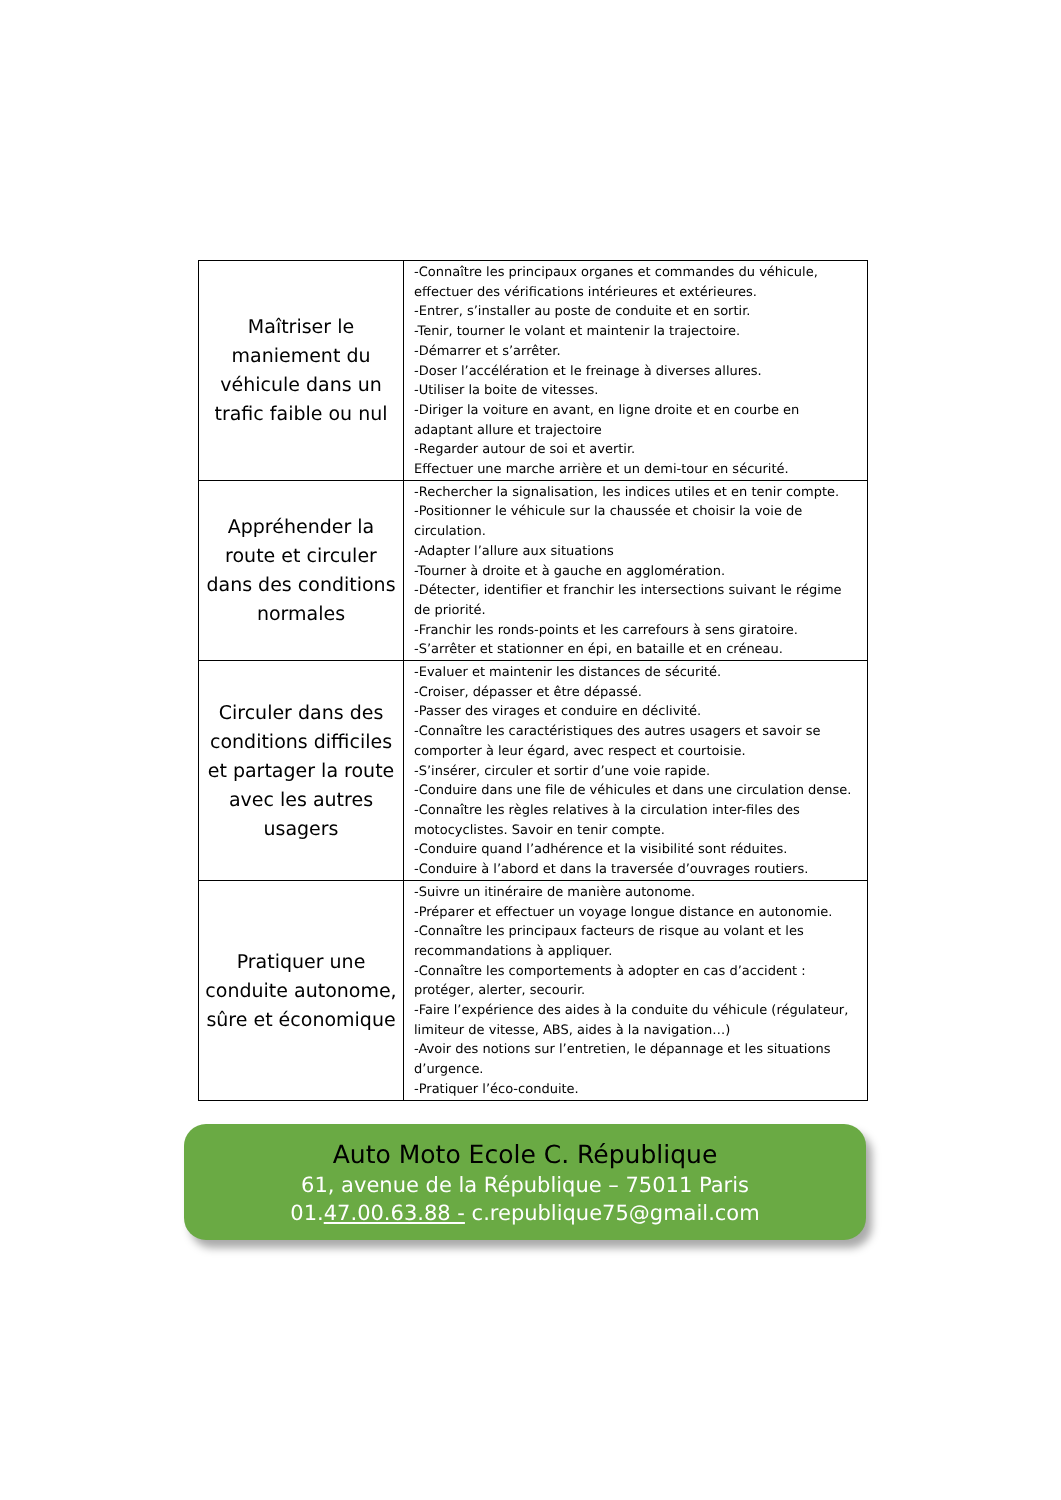| Maîtriser le maniement du véhicule dans un trafic faible ou nul | -Connaître les principaux organes et commandes du véhicule, effectuer des vérifications intérieures et extérieures. -Entrer, s’installer au poste de conduite et en sortir. -Tenir, tourner le volant et maintenir la trajectoire. -Démarrer et s’arrêter. -Doser l’accélération et le freinage à diverses allures. -Utiliser la boite de vitesses. -Diriger la voiture en avant, en ligne droite et en courbe en adaptant allure et trajectoire -Regarder autour de soi et avertir. Effectuer une marche arrière et un demi-tour en sécurité. |
| Appréhender la route et circuler dans des conditions normales | -Rechercher la signalisation, les indices utiles et en tenir compte. -Positionner le véhicule sur la chaussée et choisir la voie de circulation. -Adapter l’allure aux situations -Tourner à droite et à gauche en agglomération. -Détecter, identifier et franchir les intersections suivant le régime de priorité. -Franchir les ronds-points et les carrefours à sens giratoire. -S’arrêter et stationner en épi, en bataille et en créneau. |
| Circuler dans des conditions difficiles et partager la route avec les autres usagers | -Evaluer et maintenir les distances de sécurité. -Croiser, dépasser et être dépassé. -Passer des virages et conduire en déclivité. -Connaître les caractéristiques des autres usagers et savoir se comporter à leur égard, avec respect et courtoisie. -S’insérer, circuler et sortir d’une voie rapide. -Conduire dans une file de véhicules et dans une circulation dense. -Connaître les règles relatives à la circulation inter-files des motocyclistes. Savoir en tenir compte. -Conduire quand l’adhérence et la visibilité sont réduites. -Conduire à l’abord et dans la traversée d’ouvrages routiers. |
| Pratiquer une conduite autonome, sûre et économique | -Suivre un itinéraire de manière autonome. -Préparer et effectuer un voyage longue distance en autonomie. -Connaître les principaux facteurs de risque au volant et les recommandations à appliquer. -Connaître les comportements à adopter en cas d’accident : protéger, alerter, secourir. -Faire l’expérience des aides à la conduite du véhicule (régulateur, limiteur de vitesse, ABS, aides à la navigation…) -Avoir des notions sur l’entretien, le dépannage et les situations d’urgence. -Pratiquer l’éco-conduite. |
Auto Moto Ecole C. République
61, avenue de la République – 75011 Paris
01.47.00.63.88 - c.republique75@gmail.com